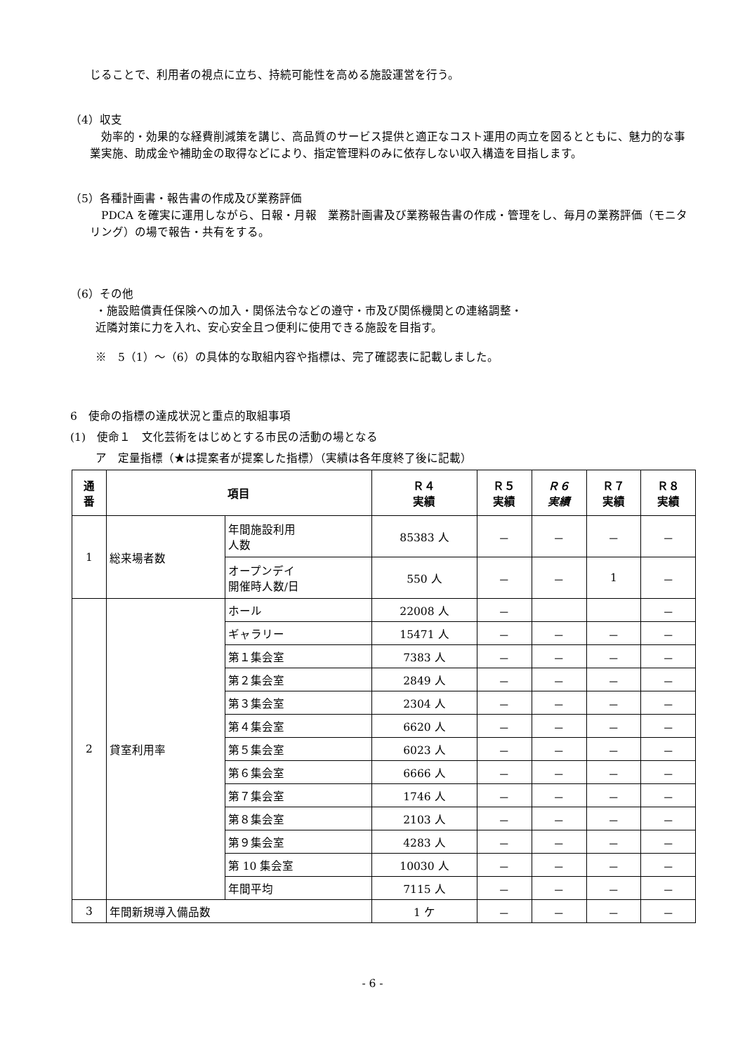じることで、利用者の視点に立ち、持続可能性を高める施設運営を行う。
（4）収支
　効率的・効果的な経費削減策を講じ、高品質のサービス提供と適正なコスト運用の両立を図るとともに、魅力的な事業実施、助成金や補助金の取得などにより、指定管理料のみに依存しない収入構造を目指します。
（5）各種計画書・報告書の作成及び業務評価
　PDCA を確実に運用しながら、日報・月報　業務計画書及び業務報告書の作成・管理をし、毎月の業務評価（モニタリング）の場で報告・共有をする。
（6）その他
・施設賠償責任保険への加入・関係法令などの遵守・市及び関係機関との連絡調整・
近隣対策に力を入れ、安心安全且つ便利に使用できる施設を目指す。
※　5（1）～（6）の具体的な取組内容や指標は、完了確認表に記載しました。
6　使命の指標の達成状況と重点的取組事項
(1)　使命１　文化芸術をはじめとする市民の活動の場となる
ア　定量指標（★は提案者が提案した指標）（実績は各年度終了後に記載）
| 通 番 | 項目 | | Ｒ４ 実績 | Ｒ５ 実績 | Ｒ６ 実績 | Ｒ７ 実績 | Ｒ８ 実績 |
| --- | --- | --- | --- | --- | --- | --- | --- |
| 1 | 総来場者数 | 年間施設利用 人数 | 85383 人 | － | － | － | － |
| | | オープンデイ 開催時人数/日 | 550 人 | － | － | 1 | － |
| 2 | 貸室利用率 | ホール | 22008 人 | － | | | － |
| | | ギャラリー | 15471 人 | － | － | － | － |
| | | 第１集会室 | 7383 人 | － | － | － | － |
| | | 第２集会室 | 2849 人 | － | － | － | － |
| | | 第３集会室 | 2304 人 | － | － | － | － |
| | | 第４集会室 | 6620 人 | － | － | － | － |
| | | 第５集会室 | 6023 人 | － | － | － | － |
| | | 第６集会室 | 6666 人 | － | － | － | － |
| | | 第７集会室 | 1746 人 | － | － | － | － |
| | | 第８集会室 | 2103 人 | － | － | － | － |
| | | 第９集会室 | 4283 人 | － | － | － | － |
| | | 第 10 集会室 | 10030 人 | － | － | － | － |
| | | 年間平均 | 7115 人 | － | － | － | － |
| 3 | 年間新規導入備品数 | | 1 ケ | － | － | － | － |
- 6 -